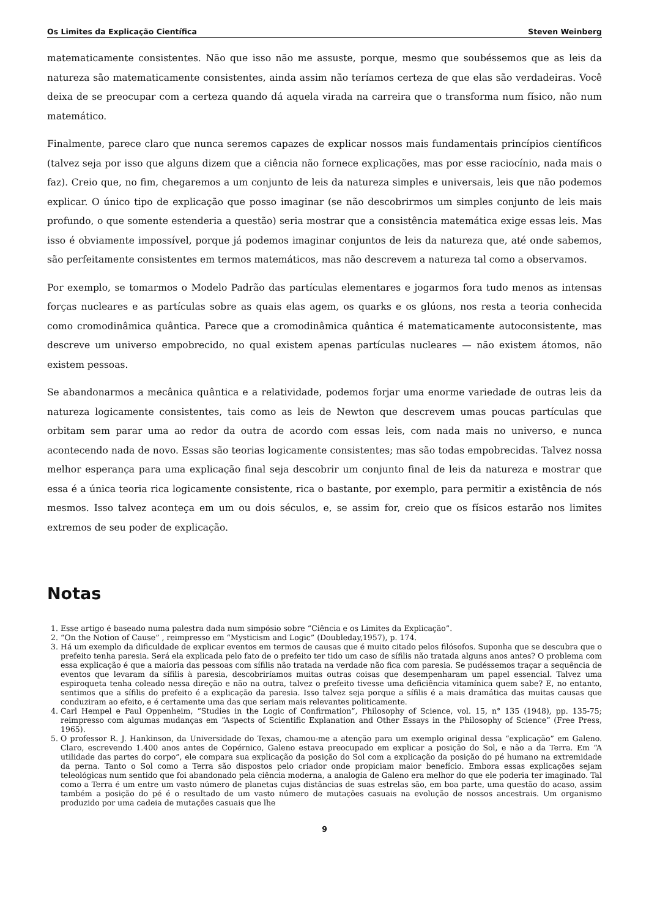Os Limites da Explicação Científica Steven Weinberg
matematicamente consistentes. Não que isso não me assuste, porque, mesmo que soubéssemos que as leis da natureza são matematicamente consistentes, ainda assim não teríamos certeza de que elas são verdadeiras. Você deixa de se preocupar com a certeza quando dá aquela virada na carreira que o transforma num físico, não num matemático.
Finalmente, parece claro que nunca seremos capazes de explicar nossos mais fundamentais princípios científicos (talvez seja por isso que alguns dizem que a ciência não fornece explicações, mas por esse raciocínio, nada mais o faz). Creio que, no fim, chegaremos a um conjunto de leis da natureza simples e universais, leis que não podemos explicar. O único tipo de explicação que posso imaginar (se não descobrirmos um simples conjunto de leis mais profundo, o que somente estenderia a questão) seria mostrar que a consistência matemática exige essas leis. Mas isso é obviamente impossível, porque já podemos imaginar conjuntos de leis da natureza que, até onde sabemos, são perfeitamente consistentes em termos matemáticos, mas não descrevem a natureza tal como a observamos.
Por exemplo, se tomarmos o Modelo Padrão das partículas elementares e jogarmos fora tudo menos as intensas forças nucleares e as partículas sobre as quais elas agem, os quarks e os glúons, nos resta a teoria conhecida como cromodinâmica quântica. Parece que a cromodinâmica quântica é matematicamente autoconsistente, mas descreve um universo empobrecido, no qual existem apenas partículas nucleares — não existem átomos, não existem pessoas.
Se abandonarmos a mecânica quântica e a relatividade, podemos forjar uma enorme variedade de outras leis da natureza logicamente consistentes, tais como as leis de Newton que descrevem umas poucas partículas que orbitam sem parar uma ao redor da outra de acordo com essas leis, com nada mais no universo, e nunca acontecendo nada de novo. Essas são teorias logicamente consistentes; mas são todas empobrecidas. Talvez nossa melhor esperança para uma explicação final seja descobrir um conjunto final de leis da natureza e mostrar que essa é a única teoria rica logicamente consistente, rica o bastante, por exemplo, para permitir a existência de nós mesmos. Isso talvez aconteça em um ou dois séculos, e, se assim for, creio que os físicos estarão nos limites extremos de seu poder de explicação.
Notas
1. Esse artigo é baseado numa palestra dada num simpósio sobre “Ciência e os Limites da Explicação”.
2. “On the Notion of Cause” , reimpresso em “Mysticism and Logic” (Doubleday,1957), p. 174.
3. Há um exemplo da dificuldade de explicar eventos em termos de causas que é muito citado pelos filósofos. Suponha que se descubra que o prefeito tenha paresia. Será ela explicada pelo fato de o prefeito ter tido um caso de sífilis não tratada alguns anos antes? O problema com essa explicação é que a maioria das pessoas com sífilis não tratada na verdade não fica com paresia. Se pudéssemos traçar a sequência de eventos que levaram da sífilis à paresia, descobriríamos muitas outras coisas que desempenharam um papel essencial. Talvez uma espiroqueta tenha coleado nessa direção e não na outra, talvez o prefeito tivesse uma deficiência vitamínica quem sabe? E, no entanto, sentimos que a sífilis do prefeito é a explicação da paresia. Isso talvez seja porque a sífilis é a mais dramática das muitas causas que conduziram ao efeito, e é certamente uma das que seriam mais relevantes politicamente.
4. Carl Hempel e Paul Oppenheim, “Studies in the Logic of Confirmation”, Philosophy of Science, vol. 15, n° 135 (1948), pp. 135-75; reimpresso com algumas mudanças em “Aspects of Scientific Explanation and Other Essays in the Philosophy of Science” (Free Press, 1965).
5. O professor R. J. Hankinson, da Universidade do Texas, chamou-me a atenção para um exemplo original dessa “explicação” em Galeno. Claro, escrevendo 1.400 anos antes de Copérnico, Galeno estava preocupado em explicar a posição do Sol, e não a da Terra. Em “A utilidade das partes do corpo”, ele compara sua explicação da posição do Sol com a explicação da posição do pé humano na extremidade da perna. Tanto o Sol como a Terra são dispostos pelo criador onde propiciam maior benefício. Embora essas explicações sejam teleológicas num sentido que foi abandonado pela ciência moderna, a analogia de Galeno era melhor do que ele poderia ter imaginado. Tal como a Terra é um entre um vasto número de planetas cujas distâncias de suas estrelas são, em boa parte, uma questão do acaso, assim também a posição do pé é o resultado de um vasto número de mutações casuais na evolução de nossos ancestrais. Um organismo produzido por uma cadeia de mutações casuais que lhe
9